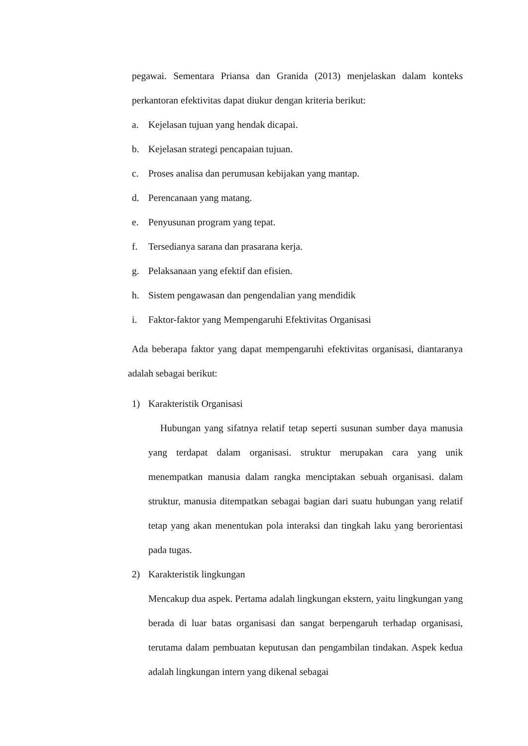pegawai. Sementara Priansa dan Granida (2013) menjelaskan dalam konteks perkantoran efektivitas dapat diukur dengan kriteria berikut:
a. Kejelasan tujuan yang hendak dicapai.
b. Kejelasan strategi pencapaian tujuan.
c. Proses analisa dan perumusan kebijakan yang mantap.
d. Perencanaan yang matang.
e. Penyusunan program yang tepat.
f. Tersedianya sarana dan prasarana kerja.
g. Pelaksanaan yang efektif dan efisien.
h. Sistem pengawasan dan pengendalian yang mendidik
i. Faktor-faktor yang Mempengaruhi Efektivitas Organisasi
Ada beberapa faktor yang dapat mempengaruhi efektivitas organisasi, diantaranya adalah sebagai berikut:
1) Karakteristik Organisasi
Hubungan yang sifatnya relatif tetap seperti susunan sumber daya manusia yang terdapat dalam organisasi. struktur merupakan cara yang unik menempatkan manusia dalam rangka menciptakan sebuah organisasi. dalam struktur, manusia ditempatkan sebagai bagian dari suatu hubungan yang relatif tetap yang akan menentukan pola interaksi dan tingkah laku yang berorientasi pada tugas.
2) Karakteristik lingkungan
Mencakup dua aspek. Pertama adalah lingkungan ekstern, yaitu lingkungan yang berada di luar batas organisasi dan sangat berpengaruh terhadap organisasi, terutama dalam pembuatan keputusan dan pengambilan tindakan. Aspek kedua adalah lingkungan intern yang dikenal sebagai